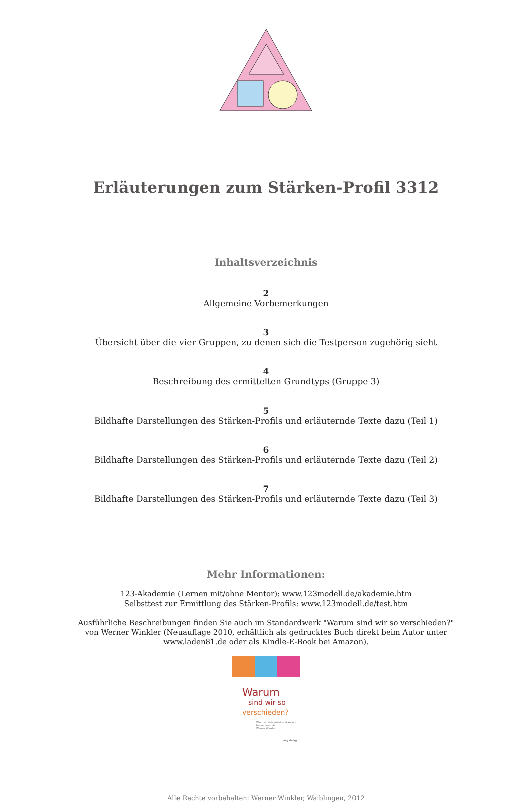Erläuterungen zum Stärken-Profil 3312
Inhaltsverzeichnis
2
Allgemeine Vorbemerkungen
3
Übersicht über die vier Gruppen, zu denen sich die Testperson zugehörig sieht
4
Beschreibung des ermittelten Grundtyps (Gruppe 3)
5
Bildhafte Darstellungen des Stärken-Profils und erläuternde Texte dazu (Teil 1)
6
Bildhafte Darstellungen des Stärken-Profils und erläuternde Texte dazu (Teil 2)
7
Bildhafte Darstellungen des Stärken-Profils und erläuternde Texte dazu (Teil 3)
Mehr Informationen:
123-Akademie (Lernen mit/ohne Mentor): www.123modell.de/akademie.htm
Selbsttest zur Ermittlung des Stärken-Profils: www.123modell.de/test.htm
Ausführliche Beschreibungen finden Sie auch im Standardwerk "Warum sind wir so verschieden?"
von Werner Winkler (Neuauflage 2010, erhältlich als gedrucktes Buch direkt beim Autor unter
www.laden81.de oder als Kindle-E-Book bei Amazon).
Warum
sind wir so
verschieden?
Wie man sich selbst und andere besser versteht.
Werner Winkler
mvg Verlag
Alle Rechte vorbehalten: Werner Winkler, Waiblingen, 2012